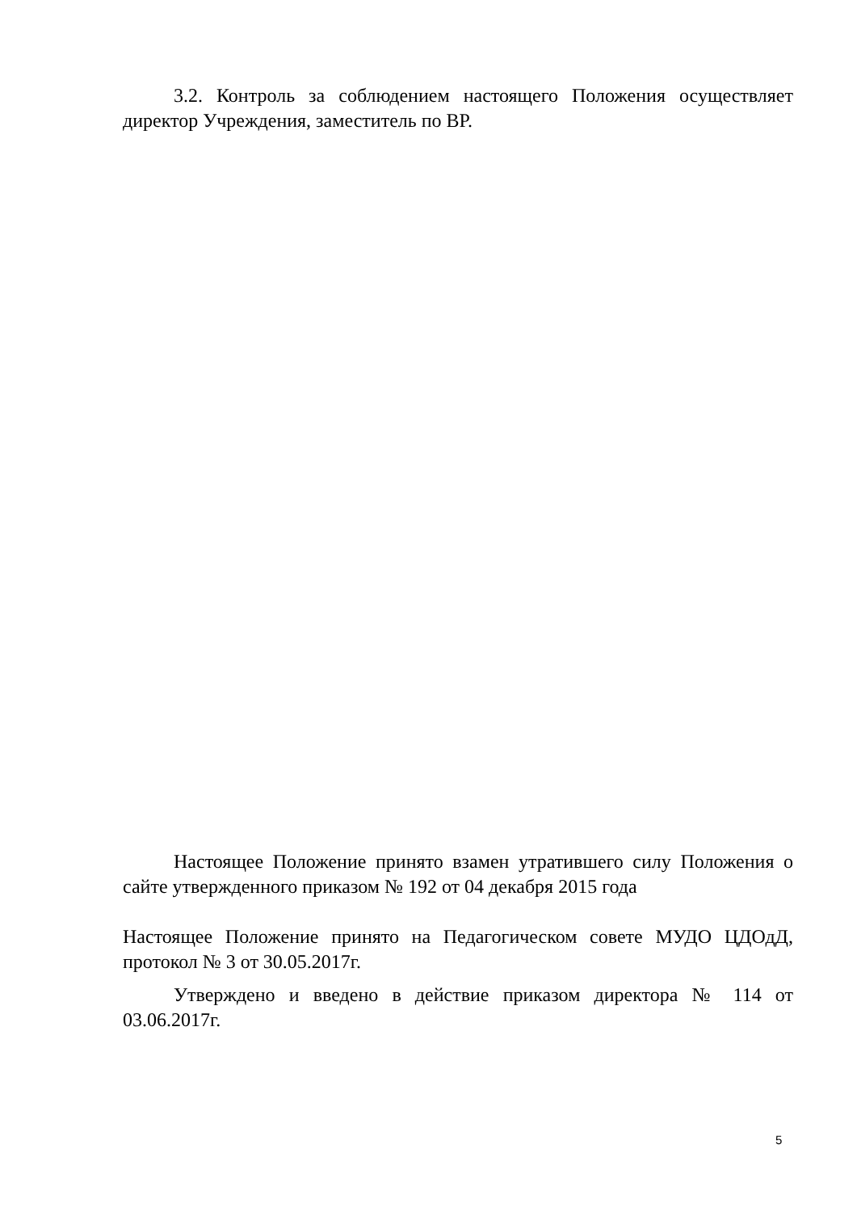3.2. Контроль за соблюдением настоящего Положения осуществляет директор Учреждения, заместитель по ВР.
Настоящее Положение принято взамен утратившего силу Положения о сайте утвержденного приказом № 192 от 04 декабря 2015 года
Настоящее Положение принято на Педагогическом совете МУДО ЦДОдД, протокол № 3 от 30.05.2017г.
Утверждено и введено в действие приказом директора № 114 от 03.06.2017г.
5